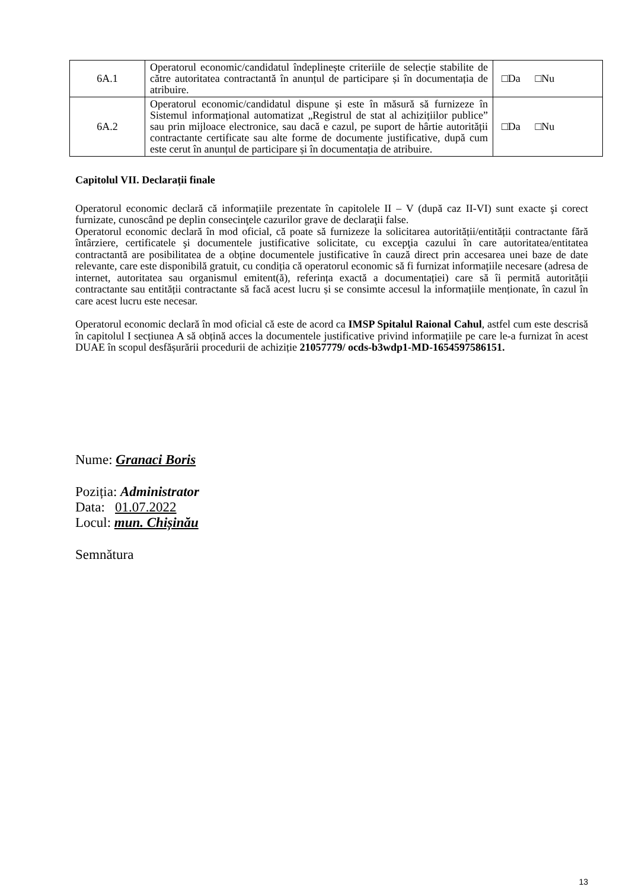| 6A.1 | Operatorul economic/candidatul îndeplinește criteriile de selecție stabilite de către autoritatea contractantă în anunțul de participare și în documentația de atribuire. | □Da □Nu |
| 6A.2 | Operatorul economic/candidatul dispune și este în măsură să furnizeze în Sistemul informațional automatizat „Registrul de stat al achizițiilor publice” sau prin mijloace electronice, sau dacă e cazul, pe suport de hârtie autorității contractante certificate sau alte forme de documente justificative, după cum este cerut în anunțul de participare și în documentația de atribuire. | □Da □Nu |
Capitolul VII. Declarații finale
Operatorul economic declară că informațiile prezentate în capitolele II – V (după caz II-VI) sunt exacte şi corect furnizate, cunoscând pe deplin consecinţele cazurilor grave de declaraţii false.
Operatorul economic declară în mod oficial, că poate să furnizeze la solicitarea autorității/entității contractante fără întârziere, certificatele şi documentele justificative solicitate, cu excepţia cazului în care autoritatea/entitatea contractantă are posibilitatea de a obține documentele justificative în cauză direct prin accesarea unei baze de date relevante, care este disponibilă gratuit, cu condiția că operatorul economic să fi furnizat informațiile necesare (adresa de internet, autoritatea sau organismul emitent(ă), referința exactă a documentației) care să îi permită autorității contractante sau entității contractante să facă acest lucru și se consimte accesul la informațiile menționate, în cazul în care acest lucru este necesar.
Operatorul economic declară în mod oficial că este de acord ca IMSP Spitalul Raional Cahul, astfel cum este descrisă în capitolul I secțiunea A să obțină acces la documentele justificative privind informațiile pe care le-a furnizat în acest DUAE în scopul desfășurării procedurii de achiziție 21057779/ ocds-b3wdp1-MD-1654597586151.
Nume: Granaci Boris
Poziția: Administrator
Data: 01.07.2022
Locul: mun. Chișinău
Semnătura
13